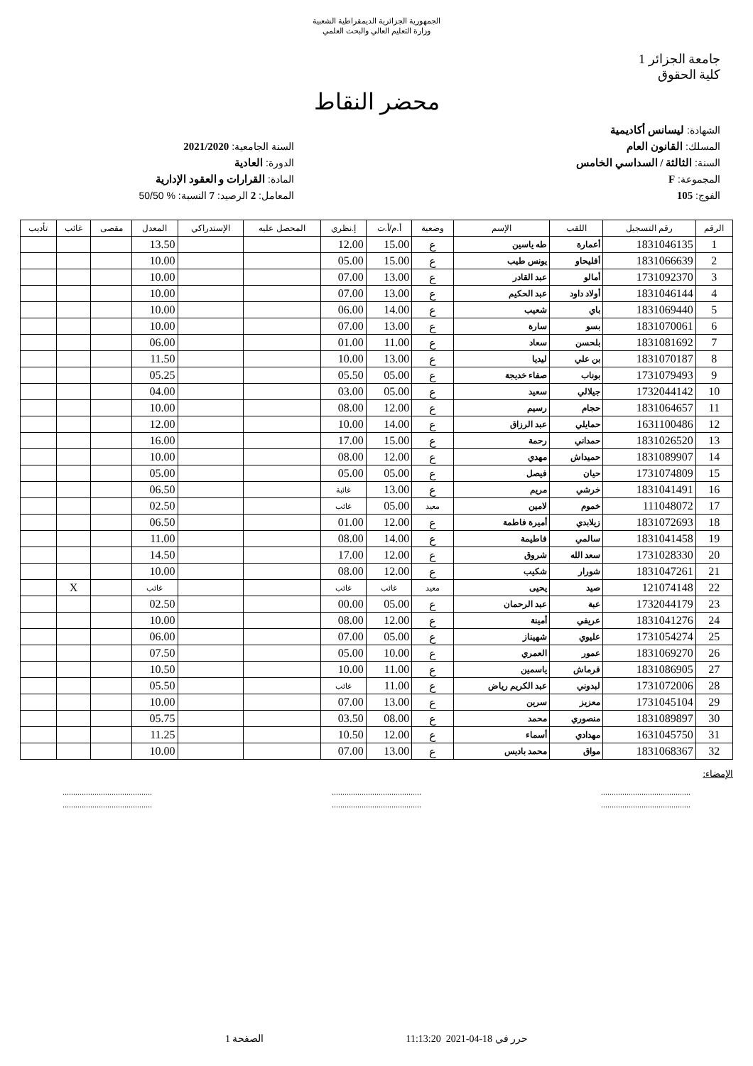الجمهورية الجزائرية الديمقراطية الشعبية
وزارة التعليم العالي والبحث العلمي
جامعة الجزائر 1
كلية الحقوق
محضر النقاط
الشهادة: ليسانس أكاديمية
المسلك: القانون العام
السنة: الثالثة / السداسي الخامس
المجموعة: F
الفوج: 105
السنة الجامعية: 2021/2020
الدورة: العادية
المادة: القرارات و العقود الإدارية
المعامل: 2 الرصيد: 7 النسبة: % 50/50
| الرقم | رقم التسجيل | اللقب | الإسم | وضعية | أ.م/أ.ت | إ.نظري | المحصل عليه | الإستدراكي | المعدل | مقصى | غائب | تأديب |
| --- | --- | --- | --- | --- | --- | --- | --- | --- | --- | --- | --- | --- |
| 1 | 1831046135 | أعمارة | طه ياسين | ع | 15.00 | 12.00 | | | 13.50 | | | |
| 2 | 1831066639 | أفليحاو | يونس طيب | ع | 15.00 | 05.00 | | | 10.00 | | | |
| 3 | 1731092370 | أمالو | عبد القادر | ع | 13.00 | 07.00 | | | 10.00 | | | |
| 4 | 1831046144 | أولاد داود | عبد الحكيم | ع | 13.00 | 07.00 | | | 10.00 | | | |
| 5 | 1831069440 | باي | شعيب | ع | 14.00 | 06.00 | | | 10.00 | | | |
| 6 | 1831070061 | بسو | سارة | ع | 13.00 | 07.00 | | | 10.00 | | | |
| 7 | 1831081692 | بلحسن | سعاد | ع | 11.00 | 01.00 | | | 06.00 | | | |
| 8 | 1831070187 | بن علي | ليديا | ع | 13.00 | 10.00 | | | 11.50 | | | |
| 9 | 1731079493 | بوناب | صفاء خديجة | ع | 05.00 | 05.50 | | | 05.25 | | | |
| 10 | 1732044142 | جيلالي | سعيد | ع | 05.00 | 03.00 | | | 04.00 | | | |
| 11 | 1831064657 | حجام | رسيم | ع | 12.00 | 08.00 | | | 10.00 | | | |
| 12 | 1631100486 | حمايلي | عبد الرزاق | ع | 14.00 | 10.00 | | | 12.00 | | | |
| 13 | 1831026520 | حمداني | رحمة | ع | 15.00 | 17.00 | | | 16.00 | | | |
| 14 | 1831089907 | حميداش | مهدي | ع | 12.00 | 08.00 | | | 10.00 | | | |
| 15 | 1731074809 | حيان | فيصل | ع | 05.00 | 05.00 | | | 05.00 | | | |
| 16 | 1831041491 | خرشي | مريم | ع | 13.00 | غائبة | | | 06.50 | | | |
| 17 | 111048072 | خموم | لامين | معيد | 05.00 | غائب | | | 02.50 | | | |
| 18 | 1831072693 | زيلابدي | أميرة فاطمة | ع | 12.00 | 01.00 | | | 06.50 | | | |
| 19 | 1831041458 | سالمي | فاطيمة | ع | 14.00 | 08.00 | | | 11.00 | | | |
| 20 | 1731028330 | سعد الله | شروق | ع | 12.00 | 17.00 | | | 14.50 | | | |
| 21 | 1831047261 | شورار | شكيب | ع | 12.00 | 08.00 | | | 10.00 | | | |
| 22 | 121074148 | صيد | يحيى | معيد | غائب | غائب | | | غائب | | X | |
| 23 | 1732044179 | عبة | عبد الرحمان | ع | 05.00 | 00.00 | | | 02.50 | | | |
| 24 | 1831041276 | عريفي | أمينة | ع | 12.00 | 08.00 | | | 10.00 | | | |
| 25 | 1731054274 | عليوي | شهيناز | ع | 05.00 | 07.00 | | | 06.00 | | | |
| 26 | 1831069270 | عمور | العمري | ع | 10.00 | 05.00 | | | 07.50 | | | |
| 27 | 1831086905 | قرماش | ياسمين | ع | 11.00 | 10.00 | | | 10.50 | | | |
| 28 | 1731072006 | لبدوني | عبد الكريم رياض | ع | 11.00 | غائب | | | 05.50 | | | |
| 29 | 1731045104 | معزيز | سرين | ع | 13.00 | 07.00 | | | 10.00 | | | |
| 30 | 1831089897 | منصوري | محمد | ع | 08.00 | 03.50 | | | 05.75 | | | |
| 31 | 1631045750 | مهدادي | أسماء | ع | 12.00 | 10.50 | | | 11.25 | | | |
| 32 | 1831068367 | مواق | محمد باديس | ع | 13.00 | 07.00 | | | 10.00 | | | |
الإمضاء:
..........................................
.......................................... ..........................................
.......................................... ..........................................
..........................................
حرر في 18-04-2021 11:13:20 الصفحة 1